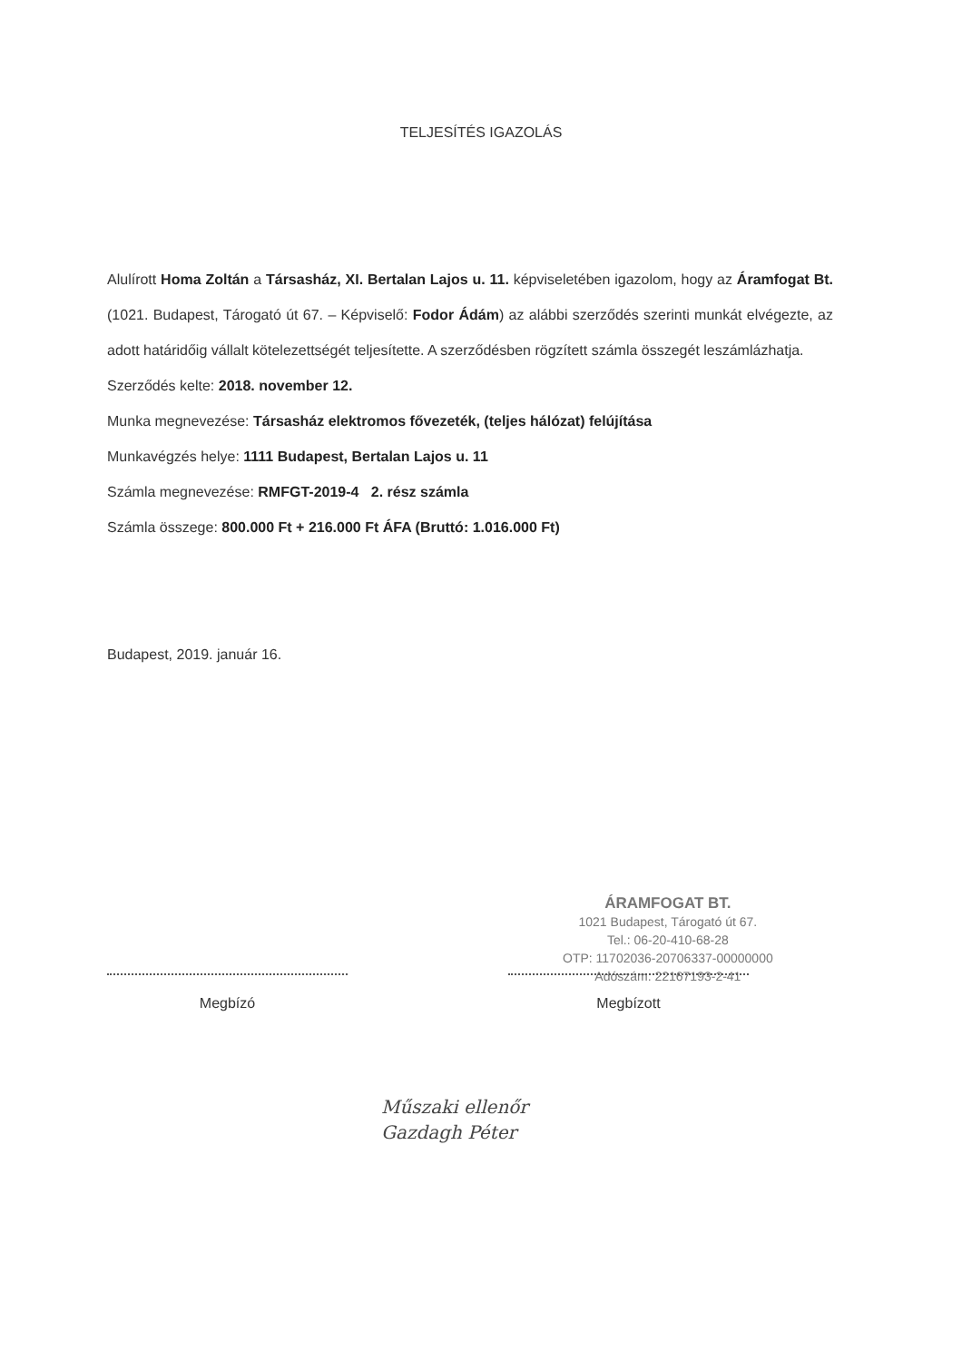TELJESÍTÉS IGAZOLÁS
Alulírott Homa Zoltán a Társasház, XI. Bertalan Lajos u. 11. képviseletében igazolom, hogy az Áramfogat Bt. (1021. Budapest, Tárogató út 67. – Képviselő: Fodor Ádám) az alábbi szerződés szerinti munkát elvégezte, az adott határidőig vállalt kötelezettségét teljesítette. A szerződésben rögzített számla összegét leszámlázhatja.
Szerződés kelte: 2018. november 12.
Munka megnevezése: Társasház elektromos fővezeték, (teljes hálózat) felújítása
Munkavégzés helye: 1111 Budapest, Bertalan Lajos u. 11
Számla megnevezése: RMFGT-2019-4 2. rész számla
Számla összege: 800.000 Ft + 216.000 Ft ÁFA (Bruttó: 1.016.000 Ft)
Budapest, 2019. január 16.
ÁRAMFOGAT BT.
1021 Budapest, Tárogató út 67.
Tel.: 06-20-410-68-28
OTP: 11702036-20706337-00000000
Adószám: 22167193-2-41
Megbízó Megbízott
Műszaki ellenőr
Gazdagh Péter